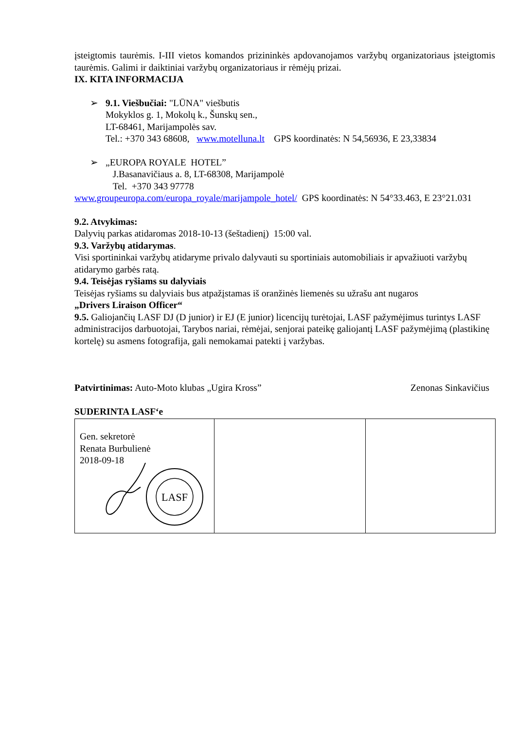įsteigtomis taurėmis. I-III vietos komandos prizininkės apdovanojamos varžybų organizatoriaus įsteigtomis taurėmis. Galimi ir daiktiniai varžybų organizatoriaus ir rėmėjų prizai.
IX. KITA INFORMACIJA
➢ 9.1. Viešbučiai: "LŪNA" viešbutis
Mokyklos g. 1, Mokolų k., Šunskų sen.,
LT-68461, Marijampolės sav.
Tel.: +370 343 68608, www.motelluna.lt GPS koordinatės: N 54,56936, E 23,33834
➢ „EUROPA ROYALE HOTEL”
J.Basanavičiaus a. 8, LT-68308, Marijampolė
Tel. +370 343 97778
www.groupeuropa.com/europa_royale/marijampole_hotel/ GPS koordinatės: N 54°33.463, E 23°21.031
9.2. Atvykimas:
Dalyvių parkas atidaromas 2018-10-13 (šeštadienį) 15:00 val.
9.3. Varžybų atidarymas.
Visi sportininkai varžybų atidaryme privalo dalyvauti su sportiniais automobiliais ir apvažiuoti varžybų atidarymo garbės ratą.
9.4. Teisėjas ryšiams su dalyviais
Teisėjas ryšiams su dalyviais bus atpažįstamas iš oranžinės liemenės su užrašu ant nugaros
„Drivers Liraison Officer“
9.5. Galiojančių LASF DJ (D junior) ir EJ (E junior) licencijų turėtojai, LASF pažymėjimus turintys LASF administracijos darbuotojai, Tarybos nariai, rėmėjai, senjorai pateikę galiojantį LASF pažymėjimą (plastikinę kortelę) su asmens fotografija, gali nemokamai patekti į varžybas.
Patvirtinimas: Auto-Moto klubas „Ugira Kross” Zenonas Sinkavičius
SUDERINTA LASF‘e
| Gen. sekretorė Renata Burbulienė 2018-09-18 LASF | | |